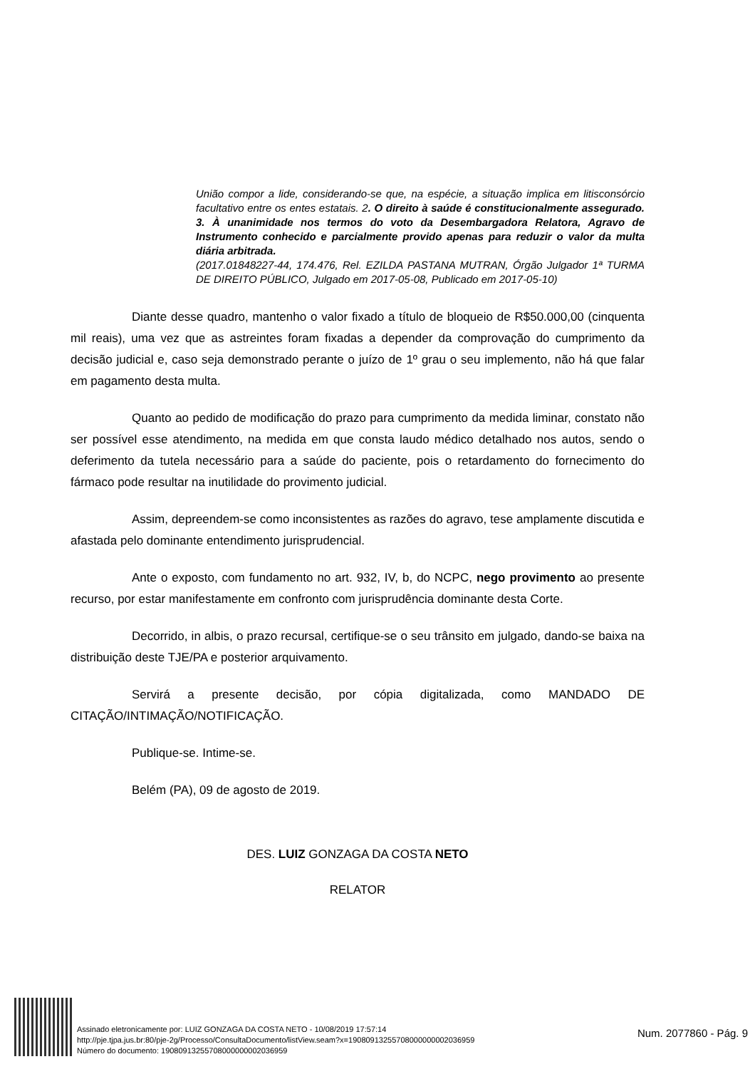União compor a lide, considerando-se que, na espécie, a situação implica em litisconsórcio facultativo entre os entes estatais. 2. O direito à saúde é constitucionalmente assegurado. 3. À unanimidade nos termos do voto da Desembargadora Relatora, Agravo de Instrumento conhecido e parcialmente provido apenas para reduzir o valor da multa diária arbitrada.
(2017.01848227-44, 174.476, Rel. EZILDA PASTANA MUTRAN, Órgão Julgador 1ª TURMA DE DIREITO PÚBLICO, Julgado em 2017-05-08, Publicado em 2017-05-10)
Diante desse quadro, mantenho o valor fixado a título de bloqueio de R$50.000,00 (cinquenta mil reais), uma vez que as astreintes foram fixadas a depender da comprovação do cumprimento da decisão judicial e, caso seja demonstrado perante o juízo de 1º grau o seu implemento, não há que falar em pagamento desta multa.
Quanto ao pedido de modificação do prazo para cumprimento da medida liminar, constato não ser possível esse atendimento, na medida em que consta laudo médico detalhado nos autos, sendo o deferimento da tutela necessário para a saúde do paciente, pois o retardamento do fornecimento do fármaco pode resultar na inutilidade do provimento judicial.
Assim, depreendem-se como inconsistentes as razões do agravo, tese amplamente discutida e afastada pelo dominante entendimento jurisprudencial.
Ante o exposto, com fundamento no art. 932, IV, b, do NCPC, nego provimento ao presente recurso, por estar manifestamente em confronto com jurisprudência dominante desta Corte.
Decorrido, in albis, o prazo recursal, certifique-se o seu trânsito em julgado, dando-se baixa na distribuição deste TJE/PA e posterior arquivamento.
Servirá a presente decisão, por cópia digitalizada, como MANDADO DE CITAÇÃO/INTIMAÇÃO/NOTIFICAÇÃO.
Publique-se. Intime-se.
Belém (PA), 09 de agosto de 2019.
DES. LUIZ GONZAGA DA COSTA NETO
RELATOR
Assinado eletronicamente por: LUIZ GONZAGA DA COSTA NETO - 10/08/2019 17:57:14
http://pje.tjpa.jus.br:80/pje-2g/Processo/ConsultaDocumento/listView.seam?x=19080913255708000000002036959
Número do documento: 19080913255708000000002036959
Num. 2077860 - Pág. 9